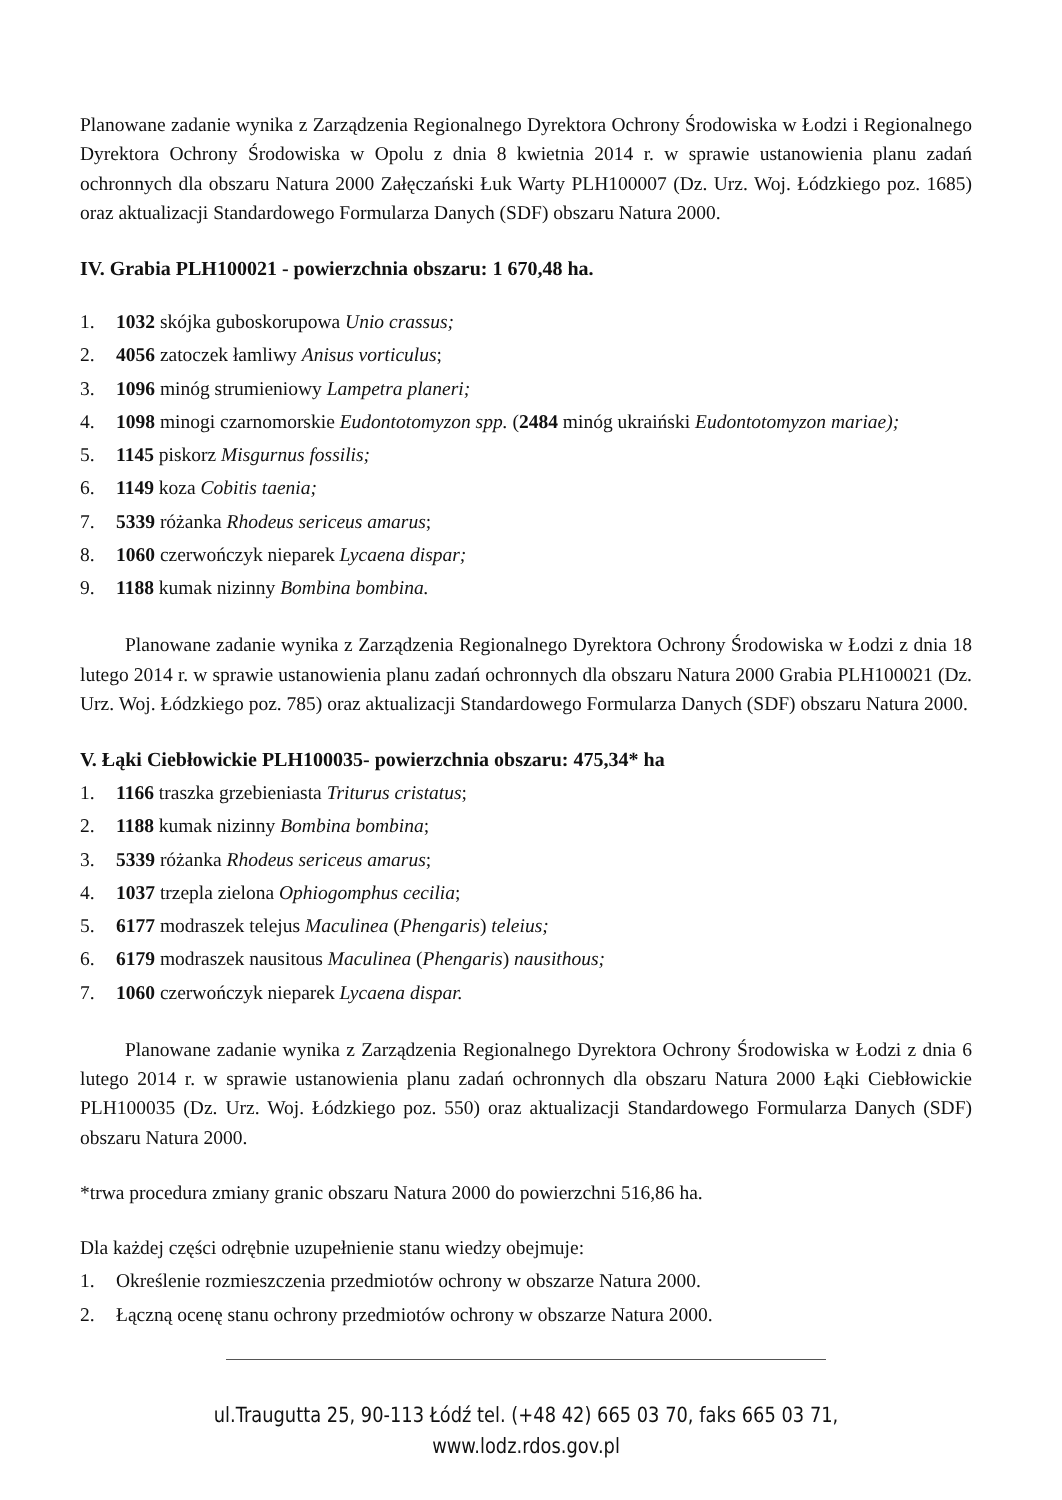Planowane zadanie wynika z Zarządzenia Regionalnego Dyrektora Ochrony Środowiska w Łodzi i Regionalnego Dyrektora Ochrony Środowiska w Opolu z dnia 8 kwietnia 2014 r. w sprawie ustanowienia planu zadań ochronnych dla obszaru Natura 2000 Załęczański Łuk Warty PLH100007 (Dz. Urz. Woj. Łódzkiego poz. 1685) oraz aktualizacji Standardowego Formularza Danych (SDF) obszaru Natura 2000.
IV. Grabia PLH100021 - powierzchnia obszaru: 1 670,48 ha.
1. 1032 skójka guboskorupowa Unio crassus;
2. 4056 zatoczek łamliwy Anisus vorticulus;
3. 1096 minóg strumieniowy Lampetra planeri;
4. 1098 minogi czarnomorskie Eudontotomyzon spp. (2484 minóg ukraiński Eudontotomyzon mariae);
5. 1145 piskorz Misgurnus fossilis;
6. 1149 koza Cobitis taenia;
7. 5339 różanka Rhodeus sericeus amarus;
8. 1060 czerwończyk nieparek Lycaena dispar;
9. 1188 kumak nizinny Bombina bombina.
Planowane zadanie wynika z Zarządzenia Regionalnego Dyrektora Ochrony Środowiska w Łodzi z dnia 18 lutego 2014 r. w sprawie ustanowienia planu zadań ochronnych dla obszaru Natura 2000 Grabia PLH100021 (Dz. Urz. Woj. Łódzkiego poz. 785) oraz aktualizacji Standardowego Formularza Danych (SDF) obszaru Natura 2000.
V. Łąki Ciebłowickie PLH100035- powierzchnia obszaru: 475,34* ha
1. 1166 traszka grzebieniasta Triturus cristatus;
2. 1188 kumak nizinny Bombina bombina;
3. 5339 różanka Rhodeus sericeus amarus;
4. 1037 trzepla zielona Ophiogomphus cecilia;
5. 6177 modraszek telejus Maculinea (Phengaris) teleius;
6. 6179 modraszek nausitous Maculinea (Phengaris) nausithous;
7. 1060 czerwończyk nieparek Lycaena dispar.
Planowane zadanie wynika z Zarządzenia Regionalnego Dyrektora Ochrony Środowiska w Łodzi z dnia 6 lutego 2014 r. w sprawie ustanowienia planu zadań ochronnych dla obszaru Natura 2000 Łąki Ciebłowickie PLH100035 (Dz. Urz. Woj. Łódzkiego poz. 550) oraz aktualizacji Standardowego Formularza Danych (SDF) obszaru Natura 2000.
*trwa procedura zmiany granic obszaru Natura 2000 do powierzchni 516,86 ha.
Dla każdej części odrębnie uzupełnienie stanu wiedzy obejmuje:
1. Określenie rozmieszczenia przedmiotów ochrony w obszarze Natura 2000.
2. Łączną ocenę stanu ochrony przedmiotów ochrony w obszarze Natura 2000.
ul.Traugutta 25, 90-113 Łódź tel. (+48 42) 665 03 70, faks 665 03 71, www.lodz.rdos.gov.pl